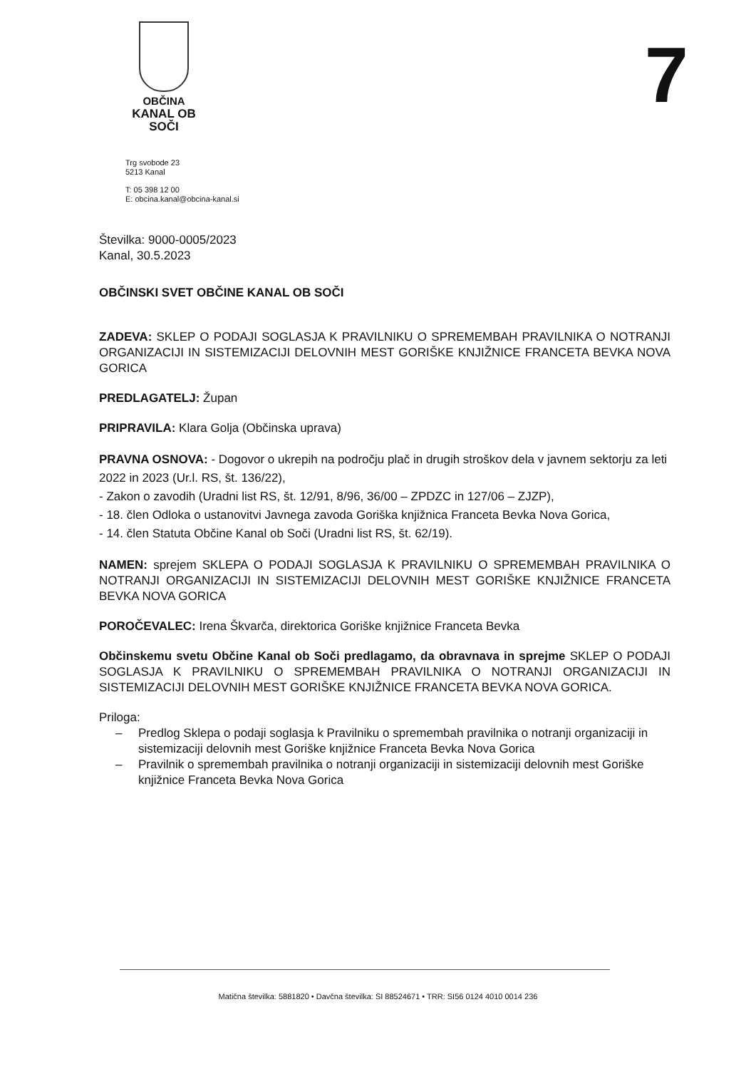OBČINA
KANAL OB SOČI
7
Trg svobode 23
5213 Kanal
T: 05 398 12 00
E: obcina.kanal@obcina-kanal.si
Številka: 9000-0005/2023
Kanal, 30.5.2023
OBČINSKI SVET OBČINE KANAL OB SOČI
ZADEVA: SKLEP O PODAJI SOGLASJA K PRAVILNIKU O SPREMEMBAH PRAVILNIKA O NOTRANJI ORGANIZACIJI IN SISTEMIZACIJI DELOVNIH MEST GORIŠKE KNJIŽNICE FRANCETA BEVKA NOVA GORICA
PREDLAGATELJ: Župan
PRIPRAVILA: Klara Golja (Občinska uprava)
PRAVNA OSNOVA: - Dogovor o ukrepih na področju plač in drugih stroškov dela v javnem sektorju za leti 2022 in 2023 (Ur.l. RS, št. 136/22),
- Zakon o zavodih (Uradni list RS, št. 12/91, 8/96, 36/00 – ZPDZC in 127/06 – ZJZP),
- 18. člen Odloka o ustanovitvi Javnega zavoda Goriška knjižnica Franceta Bevka Nova Gorica,
- 14. člen Statuta Občine Kanal ob Soči (Uradni list RS, št. 62/19).
NAMEN: sprejem SKLEPA O PODAJI SOGLASJA K PRAVILNIKU O SPREMEMBAH PRAVILNIKA O NOTRANJI ORGANIZACIJI IN SISTEMIZACIJI DELOVNIH MEST GORIŠKE KNJIŽNICE FRANCETA BEVKA NOVA GORICA
POROČEVALEC: Irena Škvarča, direktorica Goriške knjižnice Franceta Bevka
Občinskemu svetu Občine Kanal ob Soči predlagamo, da obravnava in sprejme SKLEP O PODAJI SOGLASJA K PRAVILNIKU O SPREMEMBAH PRAVILNIKA O NOTRANJI ORGANIZACIJI IN SISTEMIZACIJI DELOVNIH MEST GORIŠKE KNJIŽNICE FRANCETA BEVKA NOVA GORICA.
Priloga:
– Predlog Sklepa o podaji soglasja k Pravilniku o spremembah pravilnika o notranji organizaciji in sistemizaciji delovnih mest Goriške knjižnice Franceta Bevka Nova Gorica
– Pravilnik o spremembah pravilnika o notranji organizaciji in sistemizaciji delovnih mest Goriške knjižnice Franceta Bevka Nova Gorica
Matična številka: 5881820 • Davčna številka: SI 88524671 • TRR: SI56 0124 4010 0014 236